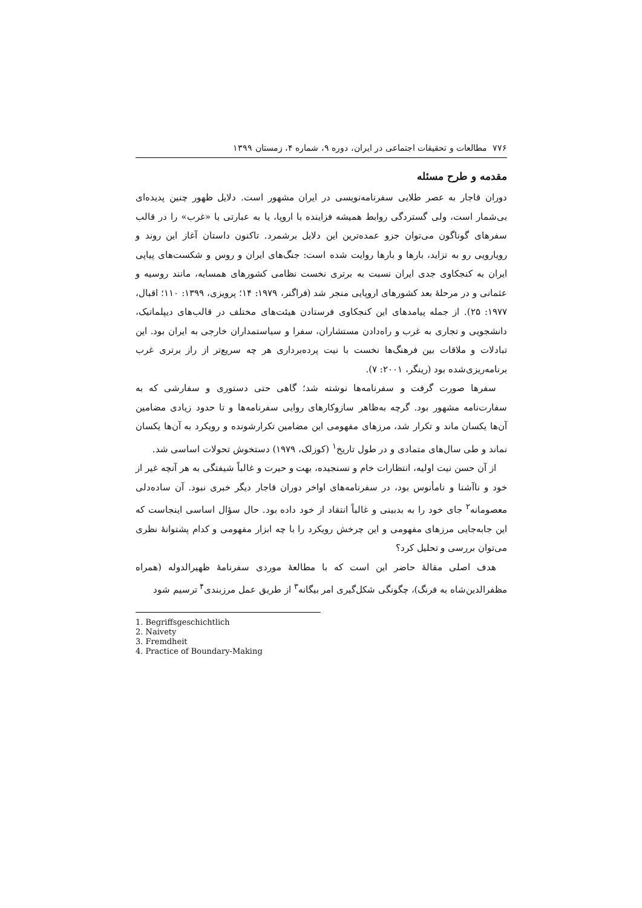۷۷۶ مطالعات و تحقیقات اجتماعی در ایران، دوره ۹، شماره ۴، زمستان ۱۳۹۹
مقدمه و طرح مسئله
دوران قاجار به عصر طلایی سفرنامه‌نویسی در ایران مشهور است. دلایل ظهور چنین پدیده‌ای بی‌شمار است، ولی گستردگی روابط همیشه فزاینده با اروپا، یا به عبارتی با «غرب» را در قالب سفرهای گوناگون می‌توان جزو عمده‌ترین این دلایل برشمرد. تاکنون داستان آغاز این روند و رویارویی رو به تزاید، بارها و بارها روایت شده است: جنگ‌های ایران و روس و شکست‌های پیاپی ایران به کنجکاوی جدی ایران نسبت به برتری نخست نظامی کشورهای همسایه، مانند روسیه و عثمانی و در مرحلهٔ بعد کشورهای اروپایی منجر شد (فراگنر، ۱۹۷۹: ۱۴؛ پرویزی، ۱۳۹۹: ۱۱۰؛ اقبال، ۱۹۷۷: ۲۵). از جمله پیامدهای این کنجکاوی فرستادن هیئت‌های مختلف در قالب‌های دیپلماتیک، دانشجویی و تجاری به غرب و راه‌دادن مستشاران، سفرا و سیاستمداران خارجی به ایران بود. این تبادلات و ملاقات بین فرهنگ‌ها نخست با نیت پرده‌برداری هر چه سریع‌تر از راز برتری غرب برنامه‌ریزی‌شده بود (رینگر، ۲۰۰۱: ۷).
سفرها صورت گرفت و سفرنامه‌ها نوشته شد؛ گاهی حتی دستوری و سفارشی که به سفارت‌نامه مشهور بود. گرچه به‌ظاهر سازوکارهای روایی سفرنامه‌ها و تا حدود زیادی مضامین آن‌ها یکسان ماند و تکرار شد، مرزهای مفهومی این مضامین تکرارشونده و رویکرد به آن‌ها یکسان نماند و طی سال‌های متمادی و در طول تاریخ<sup>۱</sup> (کوزلک، ۱۹۷۹) دستخوش تحولات اساسی شد.
از آن حسن نیت اولیه، انتظارات خام و نسنجیده، بهت و حیرت و غالباً شیفتگی به هر آنچه غیر از خود و ناآشنا و نامأنوس بود، در سفرنامه‌های اواخر دوران قاجار دیگر خبری نبود. آن ساده‌دلی معصومانه<sup>۲</sup> جای خود را به بدبینی و غالباً انتقاد از خود داده بود. حال سؤال اساسی اینجاست که این جابه‌جایی مرزهای مفهومی و این چرخش رویکرد را با چه ابزار مفهومی و کدام پشتوانهٔ نظری می‌توان بررسی و تحلیل کرد؟
هدف اصلی مقالهٔ حاضر این است که با مطالعهٔ موردی سفرنامهٔ ظهیرالدوله (همراه مظفرالدین‌شاه به فرنگ)، چگونگی شکل‌گیری امر بیگانه<sup>۳</sup> از طریق عمل مرزبندی<sup>۴</sup> ترسیم شود
1. Begriffsgeschichtlich
2. Naivety
3. Fremdheit
4. Practice of Boundary-Making